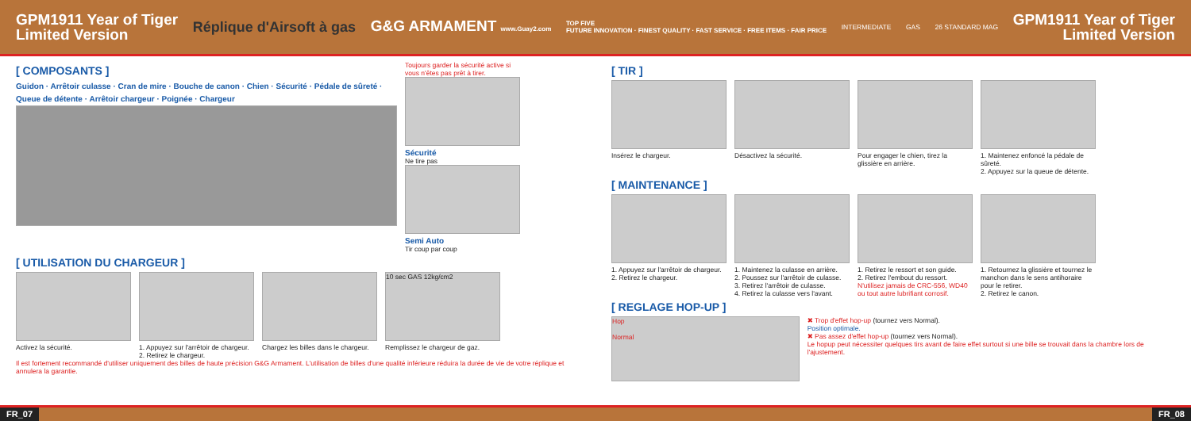GPM1911 Year of Tiger
Limited Version
Réplique d'Airsoft à gas
G&G ARMAMENT www.Guay2.com
TOP FIVE
FUTURE INNOVATION · FINEST QUALITY · FAST SERVICE · FREE ITEMS · FAIR PRICE
INTERMEDIATE GAS 26 STANDARD MAG
GPM1911 Year of Tiger
Limited Version
[ COMPOSANTS ]
Guidon · Arrêtoir culasse · Cran de mire · Bouche de canon · Chien · Sécurité · Pédale de sûreté · Queue de détente · Arrêtoir chargeur · Poignée · Chargeur
Toujours garder la sécurité active si vous n'êtes pas prêt à tirer.
Sécurité
Ne tire pas
Semi Auto
Tir coup par coup
[ UTILISATION DU CHARGEUR ]
Activez la sécurité. 1. Appuyez sur l'arrêtoir de chargeur.
2. Retirez le chargeur.
Chargez les billes dans le chargeur.
10 sec GAS 12kg/cm2
Remplissez le chargeur de gaz.
Il est fortement recommandé d'utiliser uniquement des billes de haute précision G&G Armament. L'utilisation de billes d'une qualité inférieure réduira la durée de vie de votre réplique et annulera la garantie.
[ TIR ]
Insérez le chargeur. Désactivez la sécurité. Pour engager le chien, tirez la glissière en arrière.
1. Maintenez enfoncé la pédale de sûreté.
2. Appuyez sur la queue de détente.
[ MAINTENANCE ]
1. Appuyez sur l'arrêtoir de chargeur.
2. Retirez le chargeur.
1. Maintenez la culasse en arrière.
2. Poussez sur l'arrêtoir de culasse.
3. Retirez l'arrêtoir de culasse.
4. Retirez la culasse vers l'avant.
1. Retirez le ressort et son guide.
2. Retirez l'embout du ressort.
N'utilisez jamais de CRC-556, WD40 ou tout autre lubrifiant corrosif.
1. Retournez la glissière et tournez le manchon dans le sens antihoraire pour le retirer.
2. Retirez le canon.
[ REGLAGE HOP-UP ]
Hop
Normal
✖ Trop d'effet hop-up (tournez vers Normal).
Position optimale.
✖ Pas assez d'effet hop-up (tournez vers Normal).
Le hopup peut nécessiter quelques tirs avant de faire effet surtout si une bille se trouvait dans la chambre lors de l'ajustement.
FR_07 FR_08